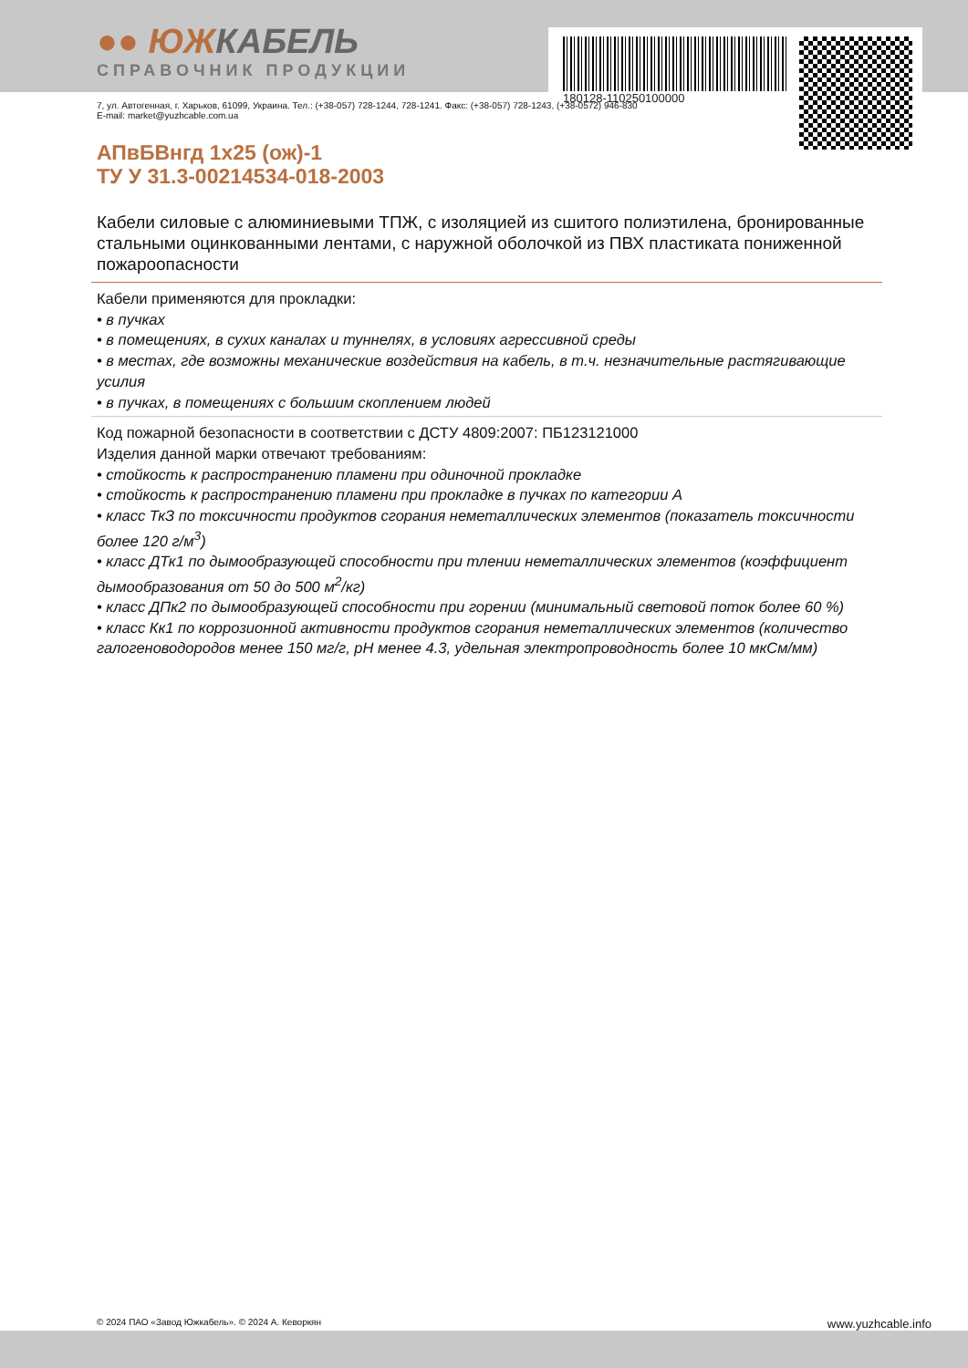180128-110250100000
●● ЮЖКАБЕЛЬ
СПРАВОЧНИК ПРОДУКЦИИ
7, ул. Автогенная, г. Харьков, 61099, Украина. Тел.: (+38-057) 728-1244, 728-1241. Факс: (+38-057) 728-1243, (+38-0572) 946-830
E-mail: market@yuzhcable.com.ua
АПвБВнгд 1х25 (ож)-1
ТУ У 31.3-00214534-018-2003
Кабели силовые с алюминиевыми ТПЖ, с изоляцией из сшитого полиэтилена, бронированные стальными оцинкованными лентами, с наружной оболочкой из ПВХ пластиката пониженной пожароопасности
Кабели применяются для прокладки:
• в пучках
• в помещениях, в сухих каналах и туннелях, в условиях агрессивной среды
• в местах, где возможны механические воздействия на кабель, в т.ч. незначительные растягивающие усилия
• в пучках, в помещениях с большим скоплением людей
Код пожарной безопасности в соответствии с ДСТУ 4809:2007: ПБ123121000
Изделия данной марки отвечают требованиям:
• стойкость к распространению пламени при одиночной прокладке
• стойкость к распространению пламени при прокладке в пучках по категории А
• класс ТкЗ по токсичности продуктов сгорания неметаллических элементов (показатель токсичности более 120 г/м<sup>3</sup>)
• класс ДТк1 по дымообразующей способности при тлении неметаллических элементов (коэффициент дымообразования от 50 до 500 м<sup>2</sup>/кг)
• класс ДПк2 по дымообразующей способности при горении (минимальный световой поток более 60 %)
• класс Кк1 по коррозионной активности продуктов сгорания неметаллических элементов (количество галогеноводородов менее 150 мг/г, pH менее 4.3, удельная электропроводность более 10 мкСм/мм)
© 2024 ПАО «Завод Южкабель». © 2024 А. Кеворкян www.yuzhcable.info